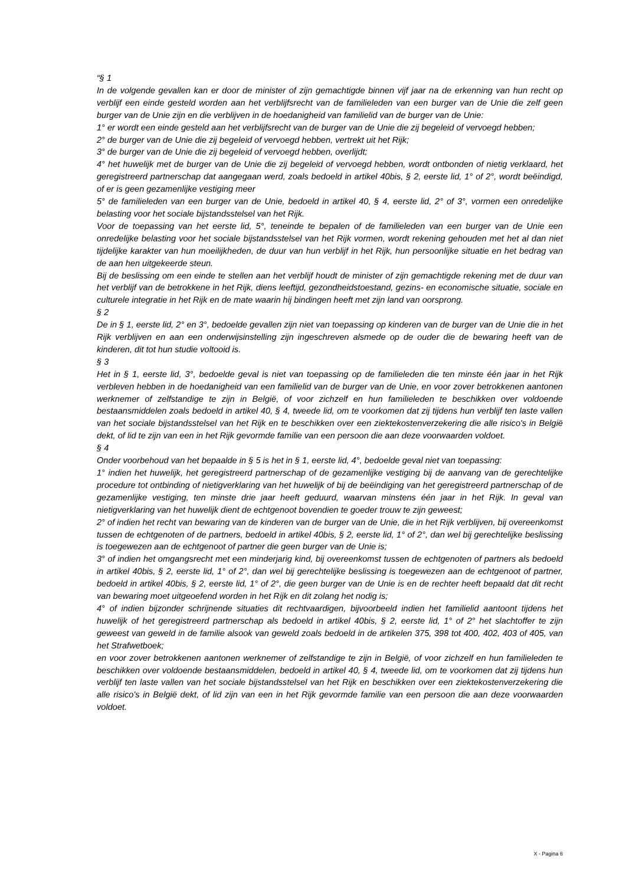“§ 1
In de volgende gevallen kan er door de minister of zijn gemachtigde binnen vijf jaar na de erkenning van hun recht op verblijf een einde gesteld worden aan het verblijfsrecht van de familieleden van een burger van de Unie die zelf geen burger van de Unie zijn en die verblijven in de hoedanigheid van familielid van de burger van de Unie:
1° er wordt een einde gesteld aan het verblijfsrecht van de burger van de Unie die zij begeleid of vervoegd hebben;
2° de burger van de Unie die zij begeleid of vervoegd hebben, vertrekt uit het Rijk;
3° de burger van de Unie die zij begeleid of vervoegd hebben, overlijdt;
4° het huwelijk met de burger van de Unie die zij begeleid of vervoegd hebben, wordt ontbonden of nietig verklaard, het geregistreerd partnerschap dat aangegaan werd, zoals bedoeld in artikel 40bis, § 2, eerste lid, 1° of 2°, wordt beëindigd, of er is geen gezamenlijke vestiging meer
5° de familieleden van een burger van de Unie, bedoeld in artikel 40, § 4, eerste lid, 2° of 3°, vormen een onredelijke belasting voor het sociale bijstandsstelsel van het Rijk.
Voor de toepassing van het eerste lid, 5°, teneinde te bepalen of de familieleden van een burger van de Unie een onredelijke belasting voor het sociale bijstandsstelsel van het Rijk vormen, wordt rekening gehouden met het al dan niet tijdelijke karakter van hun moeilijkheden, de duur van hun verblijf in het Rijk, hun persoonlijke situatie en het bedrag van de aan hen uitgekeerde steun.
Bij de beslissing om een einde te stellen aan het verblijf houdt de minister of zijn gemachtigde rekening met de duur van het verblijf van de betrokkene in het Rijk, diens leeftijd, gezondheidstoestand, gezins- en economische situatie, sociale en culturele integratie in het Rijk en de mate waarin hij bindingen heeft met zijn land van oorsprong.
§ 2
De in § 1, eerste lid, 2° en 3°, bedoelde gevallen zijn niet van toepassing op kinderen van de burger van de Unie die in het Rijk verblijven en aan een onderwijsinstelling zijn ingeschreven alsmede op de ouder die de bewaring heeft van de kinderen, dit tot hun studie voltooid is.
§ 3
Het in § 1, eerste lid, 3°, bedoelde geval is niet van toepassing op de familieleden die ten minste één jaar in het Rijk verbleven hebben in de hoedanigheid van een familielid van de burger van de Unie, en voor zover betrokkenen aantonen werknemer of zelfstandige te zijn in België, of voor zichzelf en hun familieleden te beschikken over voldoende bestaansmiddelen zoals bedoeld in artikel 40, § 4, tweede lid, om te voorkomen dat zij tijdens hun verblijf ten laste vallen van het sociale bijstandsstelsel van het Rijk en te beschikken over een ziektekostenverzekering die alle risico's in België dekt, of lid te zijn van een in het Rijk gevormde familie van een persoon die aan deze voorwaarden voldoet.
§ 4
Onder voorbehoud van het bepaalde in § 5 is het in § 1, eerste lid, 4°, bedoelde geval niet van toepassing:
1° indien het huwelijk, het geregistreerd partnerschap of de gezamenlijke vestiging bij de aanvang van de gerechtelijke procedure tot ontbinding of nietigverklaring van het huwelijk of bij de beëindiging van het geregistreerd partnerschap of de gezamenlijke vestiging, ten minste drie jaar heeft geduurd, waarvan minstens één jaar in het Rijk. In geval van nietigverklaring van het huwelijk dient de echtgenoot bovendien te goeder trouw te zijn geweest;
2° of indien het recht van bewaring van de kinderen van de burger van de Unie, die in het Rijk verblijven, bij overeenkomst tussen de echtgenoten of de partners, bedoeld in artikel 40bis, § 2, eerste lid, 1° of 2°, dan wel bij gerechtelijke beslissing is toegewezen aan de echtgenoot of partner die geen burger van de Unie is;
3° of indien het omgangsrecht met een minderjarig kind, bij overeenkomst tussen de echtgenoten of partners als bedoeld in artikel 40bis, § 2, eerste lid, 1° of 2°, dan wel bij gerechtelijke beslissing is toegewezen aan de echtgenoot of partner, bedoeld in artikel 40bis, § 2, eerste lid, 1° of 2°, die geen burger van de Unie is en de rechter heeft bepaald dat dit recht van bewaring moet uitgeoefend worden in het Rijk en dit zolang het nodig is;
4° of indien bijzonder schrijnende situaties dit rechtvaardigen, bijvoorbeeld indien het familielid aantoont tijdens het huwelijk of het geregistreerd partnerschap als bedoeld in artikel 40bis, § 2, eerste lid, 1° of 2° het slachtoffer te zijn geweest van geweld in de familie alsook van geweld zoals bedoeld in de artikelen 375, 398 tot 400, 402, 403 of 405, van het Strafwetboek;
en voor zover betrokkenen aantonen werknemer of zelfstandige te zijn in België, of voor zichzelf en hun familieleden te beschikken over voldoende bestaansmiddelen, bedoeld in artikel 40, § 4, tweede lid, om te voorkomen dat zij tijdens hun verblijf ten laste vallen van het sociale bijstandsstelsel van het Rijk en beschikken over een ziektekostenverzekering die alle risico's in België dekt, of lid zijn van een in het Rijk gevormde familie van een persoon die aan deze voorwaarden voldoet.
X - Pagina 6